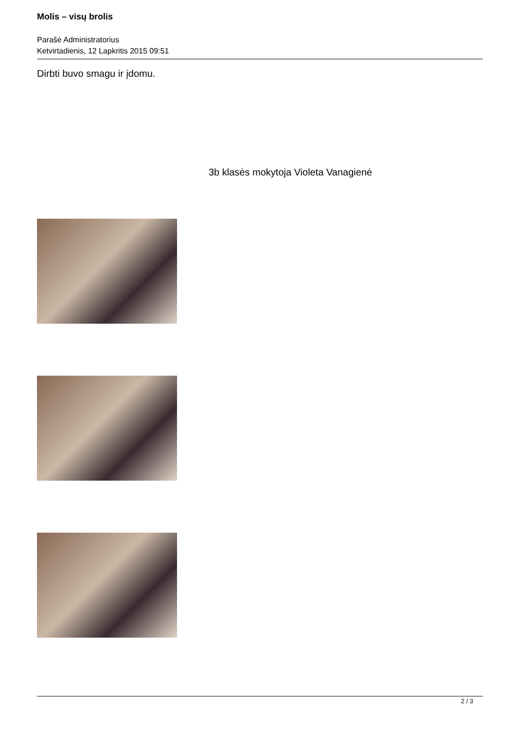Molis – visų brolis
Parašė Administratorius
Ketvirtadienis, 12 Lapkritis 2015 09:51
Dirbti buvo smagu ir įdomu.
3b klasės mokytoja Violeta Vanagienė
2 / 3